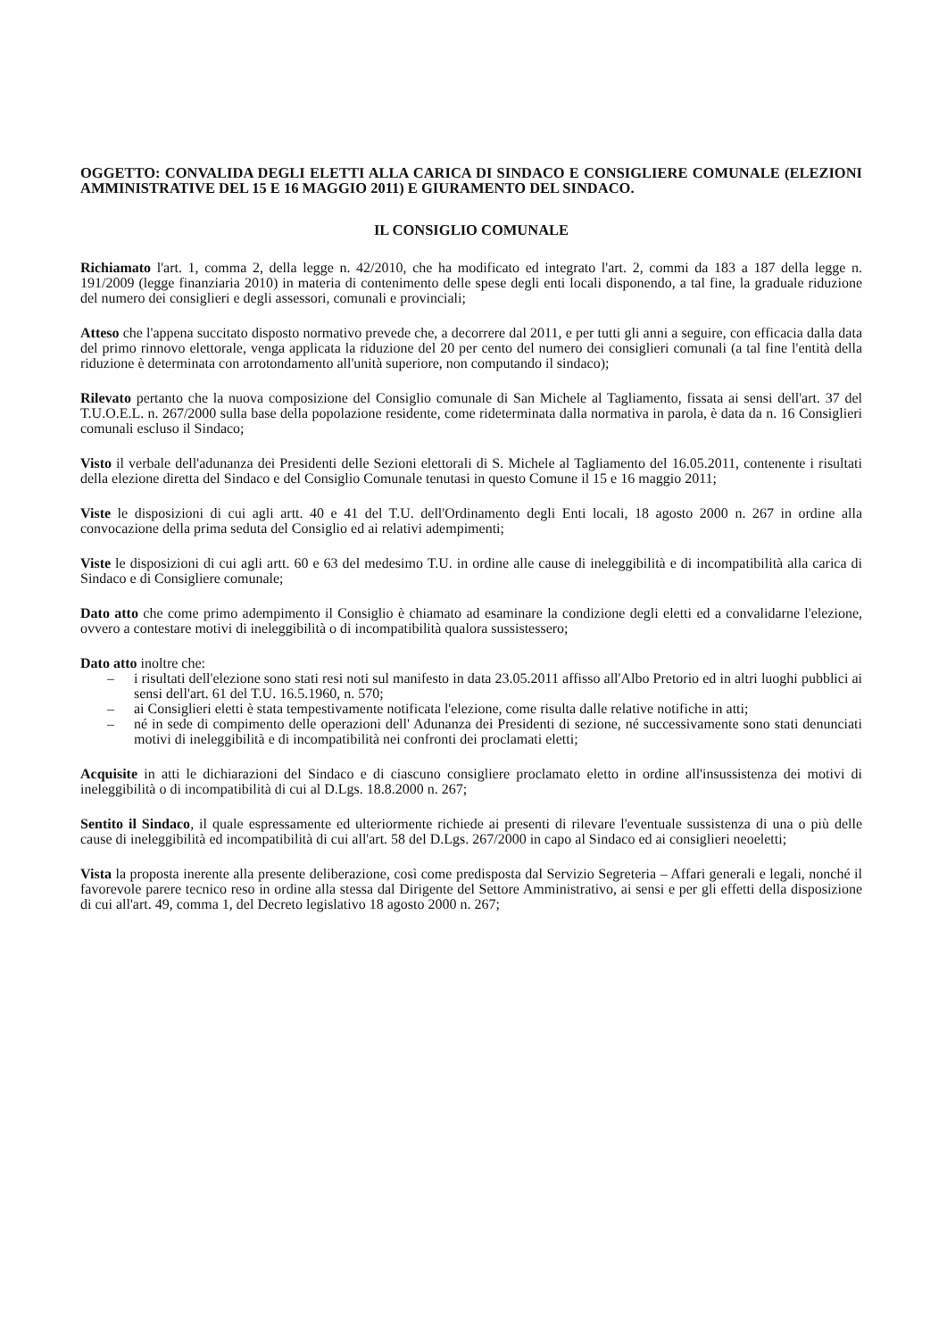OGGETTO: CONVALIDA DEGLI ELETTI ALLA CARICA DI SINDACO E CONSIGLIERE COMUNALE (ELEZIONI AMMINISTRATIVE DEL 15 E 16 MAGGIO 2011) E GIURAMENTO DEL SINDACO.
IL CONSIGLIO COMUNALE
Richiamato l'art. 1, comma 2, della legge n. 42/2010, che ha modificato ed integrato l'art. 2, commi da 183 a 187 della legge n. 191/2009 (legge finanziaria 2010) in materia di contenimento delle spese degli enti locali disponendo, a tal fine, la graduale riduzione del numero dei consiglieri e degli assessori, comunali e provinciali;
Atteso che l'appena succitato disposto normativo prevede che, a decorrere dal 2011, e per tutti gli anni a seguire, con efficacia dalla data del primo rinnovo elettorale, venga applicata la riduzione del 20 per cento del numero dei consiglieri comunali (a tal fine l'entità della riduzione è determinata con arrotondamento all'unità superiore, non computando il sindaco);
Rilevato pertanto che la nuova composizione del Consiglio comunale di San Michele al Tagliamento, fissata ai sensi dell'art. 37 del T.U.O.E.L. n. 267/2000 sulla base della popolazione residente, come rideterminata dalla normativa in parola, è data da n. 16 Consiglieri comunali escluso il Sindaco;
Visto il verbale dell'adunanza dei Presidenti delle Sezioni elettorali di S. Michele al Tagliamento del 16.05.2011, contenente i risultati della elezione diretta del Sindaco e del Consiglio Comunale tenutasi in questo Comune il 15 e 16 maggio 2011;
Viste le disposizioni di cui agli artt. 40 e 41 del T.U. dell'Ordinamento degli Enti locali, 18 agosto 2000 n. 267 in ordine alla convocazione della prima seduta del Consiglio ed ai relativi adempimenti;
Viste le disposizioni di cui agli artt. 60 e 63 del medesimo T.U. in ordine alle cause di ineleggibilità e di incompatibilità alla carica di Sindaco e di Consigliere comunale;
Dato atto che come primo adempimento il Consiglio è chiamato ad esaminare la condizione degli eletti ed a convalidarne l'elezione, ovvero a contestare motivi di ineleggibilità o di incompatibilità qualora sussistessero;
Dato atto inoltre che:
– i risultati dell'elezione sono stati resi noti sul manifesto in data 23.05.2011 affisso all'Albo Pretorio ed in altri luoghi pubblici ai sensi dell'art. 61 del T.U. 16.5.1960, n. 570;
– ai Consiglieri eletti è stata tempestivamente notificata l'elezione, come risulta dalle relative notifiche in atti;
– né in sede di compimento delle operazioni dell' Adunanza dei Presidenti di sezione, né successivamente sono stati denunciati motivi di ineleggibilità e di incompatibilità nei confronti dei proclamati eletti;
Acquisite in atti le dichiarazioni del Sindaco e di ciascuno consigliere proclamato eletto in ordine all'insussistenza dei motivi di ineleggibilità o di incompatibilità di cui al D.Lgs. 18.8.2000 n. 267;
Sentito il Sindaco, il quale espressamente ed ulteriormente richiede ai presenti di rilevare l'eventuale sussistenza di una o più delle cause di ineleggibilità ed incompatibilità di cui all'art. 58 del D.Lgs. 267/2000 in capo al Sindaco ed ai consiglieri neoeletti;
Vista la proposta inerente alla presente deliberazione, così come predisposta dal Servizio Segreteria – Affari generali e legali, nonché il favorevole parere tecnico reso in ordine alla stessa dal Dirigente del Settore Amministrativo, ai sensi e per gli effetti della disposizione di cui all'art. 49, comma 1, del Decreto legislativo 18 agosto 2000 n. 267;